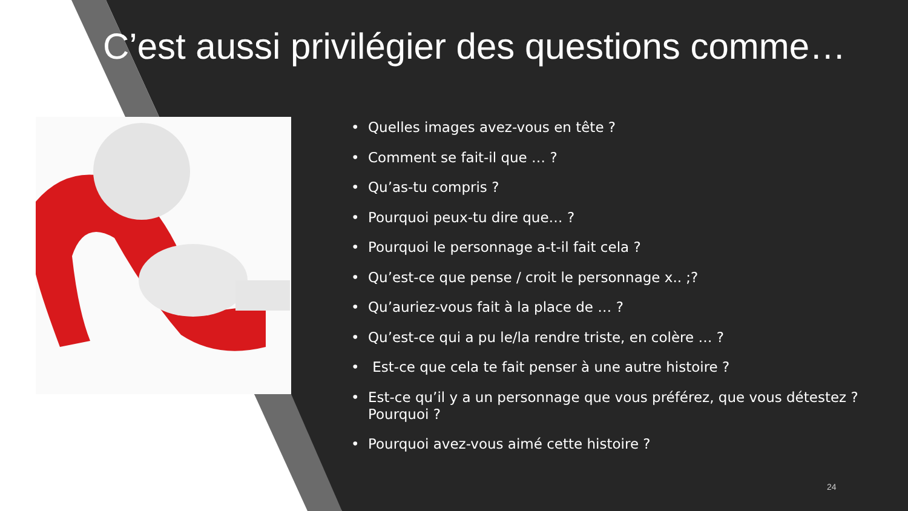C’est aussi privilégier des questions comme…
• Quelles images avez-vous en tête ?
• Comment se fait-il que … ?
• Qu’as-tu compris ?
• Pourquoi peux-tu dire que… ?
• Pourquoi le personnage a-t-il fait cela ?
• Qu’est-ce que pense / croit le personnage x.. ;?
• Qu’auriez-vous fait à la place de … ?
• Qu’est-ce qui a pu le/la rendre triste, en colère … ?
• Est-ce que cela te fait penser à une autre histoire ?
• Est-ce qu’il y a un personnage que vous préférez, que vous détestez ? Pourquoi ?
• Pourquoi avez-vous aimé cette histoire ?
24